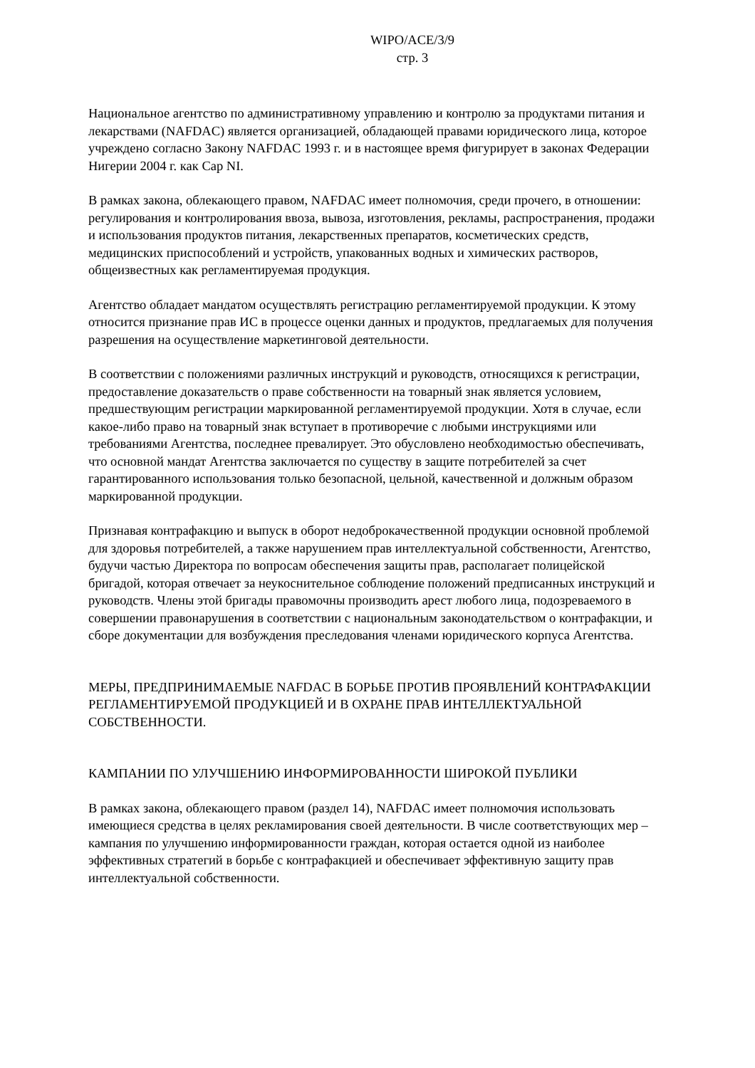WIPO/ACE/3/9
стр. 3
Национальное агентство по административному управлению и контролю за продуктами питания и лекарствами (NAFDAC) является организацией, обладающей правами юридического лица, которое учреждено согласно Закону NAFDAC 1993 г. и в настоящее время фигурирует в законах Федерации Нигерии 2004 г. как Cap NI.
В рамках закона, облекающего правом, NAFDAC имеет полномочия, среди прочего, в отношении: регулирования и контролирования ввоза, вывоза, изготовления, рекламы, распространения, продажи и использования продуктов питания, лекарственных препаратов, косметических средств, медицинских приспособлений и устройств, упакованных водных и химических растворов, общеизвестных как регламентируемая продукция.
Агентство обладает мандатом осуществлять регистрацию регламентируемой продукции. К этому относится признание прав ИС в процессе оценки данных и продуктов, предлагаемых для получения разрешения на осуществление маркетинговой деятельности.
В соответствии с положениями различных инструкций и руководств, относящихся к регистрации, предоставление доказательств о праве собственности на товарный знак является условием, предшествующим регистрации маркированной регламентируемой продукции. Хотя в случае, если какое-либо право на товарный знак вступает в противоречие с любыми инструкциями или требованиями Агентства, последнее превалирует. Это обусловлено необходимостью обеспечивать, что основной мандат Агентства заключается по существу в защите потребителей за счет гарантированного использования только безопасной, цельной, качественной и должным образом маркированной продукции.
Признавая контрафакцию и выпуск в оборот недоброкачественной продукции основной проблемой для здоровья потребителей, а также нарушением прав интеллектуальной собственности, Агентство, будучи частью Директора по вопросам обеспечения защиты прав, располагает полицейской бригадой, которая отвечает за неукоснительное соблюдение положений предписанных инструкций и руководств. Члены этой бригады правомочны производить арест любого лица, подозреваемого в совершении правонарушения в соответствии с национальным законодательством о контрафакции, и сборе документации для возбуждения преследования членами юридического корпуса Агентства.
МЕРЫ, ПРЕДПРИНИМАЕМЫЕ NAFDAC В БОРЬБЕ ПРОТИВ ПРОЯВЛЕНИЙ КОНТРАФАКЦИИ РЕГЛАМЕНТИРУЕМОЙ ПРОДУКЦИЕЙ И В ОХРАНЕ ПРАВ ИНТЕЛЛЕКТУАЛЬНОЙ СОБСТВЕННОСТИ.
КАМПАНИИ ПО УЛУЧШЕНИЮ ИНФОРМИРОВАННОСТИ ШИРОКОЙ ПУБЛИКИ
В рамках закона, облекающего правом (раздел 14), NAFDAC имеет полномочия использовать имеющиеся средства в целях рекламирования своей деятельности. В числе соответствующих мер – кампания по улучшению информированности граждан, которая остается одной из наиболее эффективных стратегий в борьбе с контрафакцией и обеспечивает эффективную защиту прав интеллектуальной собственности.